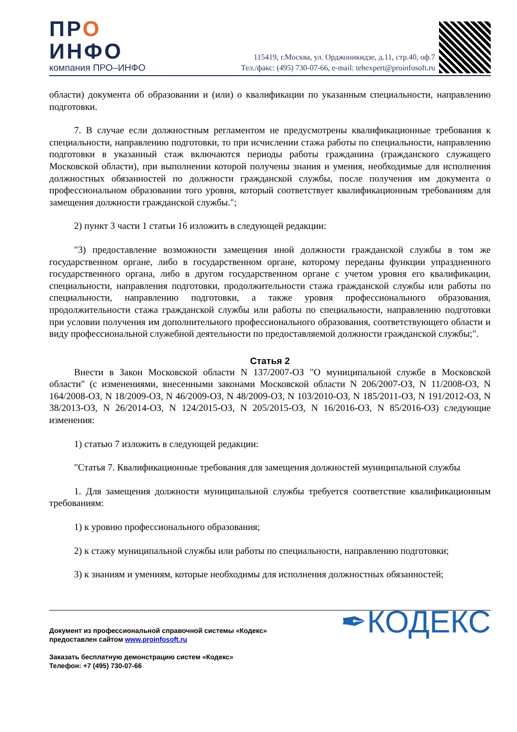ПРО
ИНФО
компания ПРО–ИНФО
115419, г.Москва, ул. Орджоникидзе, д.11, стр.40, оф.7
Тел./факс: (495) 730-07-66, e-mail: tehexpert@proinfosoft.ru
области) документа об образовании и (или) о квалификации по указанным специальности, направлению подготовки.
7. В случае если должностным регламентом не предусмотрены квалификационные требования к специальности, направлению подготовки, то при исчислении стажа работы по специальности, направлению подготовки в указанный стаж включаются периоды работы гражданина (гражданского служащего Московской области), при выполнении которой получены знания и умения, необходимые для исполнения должностных обязанностей по должности гражданской службы, после получения им документа о профессиональном образовании того уровня, который соответствует квалификационным требованиям для замещения должности гражданской службы.";
2) пункт 3 части 1 статьи 16 изложить в следующей редакции:
"3) предоставление возможности замещения иной должности гражданской службы в том же государственном органе, либо в государственном органе, которому переданы функции упраздненного государственного органа, либо в другом государственном органе с учетом уровня его квалификации, специальности, направления подготовки, продолжительности стажа гражданской службы или работы по специальности, направлению подготовки, а также уровня профессионального образования, продолжительности стажа гражданской службы или работы по специальности, направлению подготовки при условии получения им дополнительного профессионального образования, соответствующего области и виду профессиональной служебной деятельности по предоставляемой должности гражданской службы;".
Статья 2
Внести в Закон Московской области N 137/2007-ОЗ "О муниципальной службе в Московской области" (с изменениями, внесенными законами Московской области N 206/2007-ОЗ, N 11/2008-ОЗ, N 164/2008-ОЗ, N 18/2009-ОЗ, N 46/2009-ОЗ, N 48/2009-ОЗ, N 103/2010-ОЗ, N 185/2011-ОЗ, N 191/2012-ОЗ, N 38/2013-ОЗ, N 26/2014-ОЗ, N 124/2015-ОЗ, N 205/2015-ОЗ, N 16/2016-ОЗ, N 85/2016-ОЗ) следующие изменения:
1) статью 7 изложить в следующей редакции:
"Статья 7. Квалификационные требования для замещения должностей муниципальной службы
1. Для замещения должности муниципальной службы требуется соответствие квалификационным требованиям:
1) к уровню профессионального образования;
2) к стажу муниципальной службы или работы по специальности, направлению подготовки;
3) к знаниям и умениям, которые необходимы для исполнения должностных обязанностей;
Документ из профессиональной справочной системы «Кодекс»
предоставлен сайтом www.proinfosoft.ru
Заказать бесплатную демонстрацию систем «Кодекс»
Телефон: +7 (495) 730-07-66
✒КОДЕКС